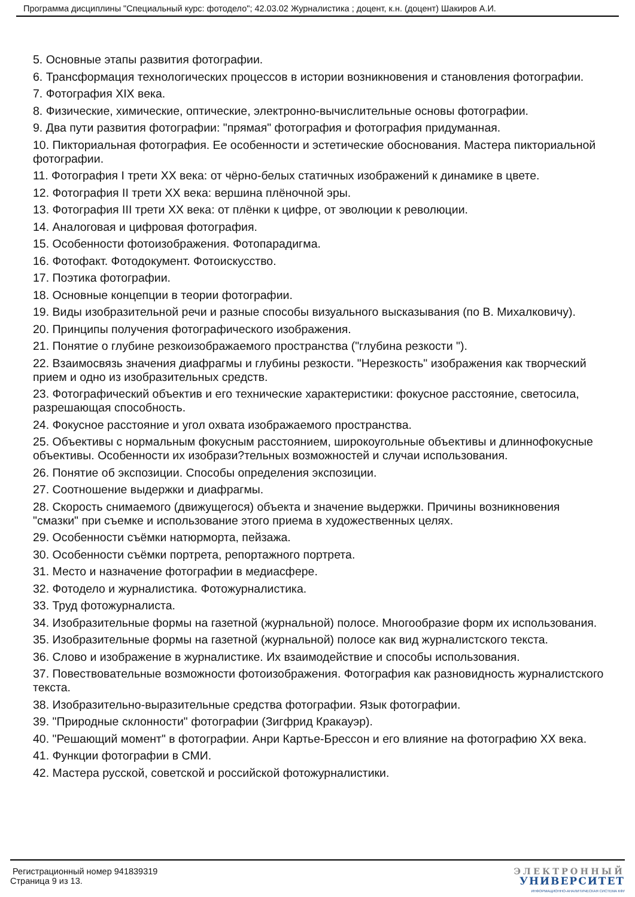Программа дисциплины "Специальный курс: фотодело"; 42.03.02 Журналистика ; доцент, к.н. (доцент) Шакиров А.И.
5. Основные этапы развития фотографии.
6. Трансформация технологических процессов в истории возникновения и становления фотографии.
7. Фотография XIX века.
8. Физические, химические, оптические, электронно-вычислительные основы фотографии.
9. Два пути развития фотографии: "прямая" фотография и фотография придуманная.
10. Пикториальная фотография. Ее особенности и эстетические обоснования. Мастера пикториальной фотографии.
11. Фотография I трети XX века: от чёрно-белых статичных изображений к динамике в цвете.
12. Фотография II трети XX века: вершина плёночной эры.
13. Фотография III трети XX века: от плёнки к цифре, от эволюции к революции.
14. Аналоговая и цифровая фотография.
15. Особенности фотоизображения. Фотопарадигма.
16. Фотофакт. Фотодокумент. Фотоискусство.
17. Поэтика фотографии.
18. Основные концепции в теории фотографии.
19. Виды изобразительной речи и разные способы визуального высказывания (по В. Михалковичу).
20. Принципы получения фотографического изображения.
21. Понятие о глубине резкоизображаемого пространства ("глубина резкости ").
22. Взаимосвязь значения диафрагмы и глубины резкости. "Нерезкость" изображения как творческий прием и одно из изобразительных средств.
23. Фотографический объектив и его технические характеристики: фокусное расстояние, светосила, разрешающая способность.
24. Фокусное расстояние и угол охвата изображаемого пространства.
25. Объективы с нормальным фокусным расстоянием, широкоугольные объективы и длиннофокусные объективы. Особенности их изобрази?тельных возможностей и случаи использования.
26. Понятие об экспозиции. Способы определения экспозиции.
27. Соотношение выдержки и диафрагмы.
28. Скорость снимаемого (движущегося) объекта и значение выдержки. Причины возникновения "смазки" при съемке и использование этого приема в художественных целях.
29. Особенности съёмки натюрморта, пейзажа.
30. Особенности съёмки портрета, репортажного портрета.
31. Место и назначение фотографии в медиасфере.
32. Фотодело и журналистика. Фотожурналистика.
33. Труд фотожурналиста.
34. Изобразительные формы на газетной (журнальной) полосе. Многообразие форм их использования.
35. Изобразительные формы на газетной (журнальной) полосе как вид журналистского текста.
36. Слово и изображение в журналистике. Их взаимодействие и способы использования.
37. Повествовательные возможности фотоизображения. Фотография как разновидность журналистского текста.
38. Изобразительно-выразительные средства фотографии. Язык фотографии.
39. "Природные склонности" фотографии (Зигфрид Кракауэр).
40. "Решающий момент" в фотографии. Анри Картье-Брессон и его влияние на фотографию XX века.
41. Функции фотографии в СМИ.
42. Мастера русской, советской и российской фотожурналистики.
Регистрационный номер 941839319
Страница 9 из 13.
ЭЛЕКТРОННЫЙ
УНИВЕРСИТЕТ
ИНФОРМАЦИОННО-АНАЛИТИЧЕСКАЯ СИСТЕМА КФУ